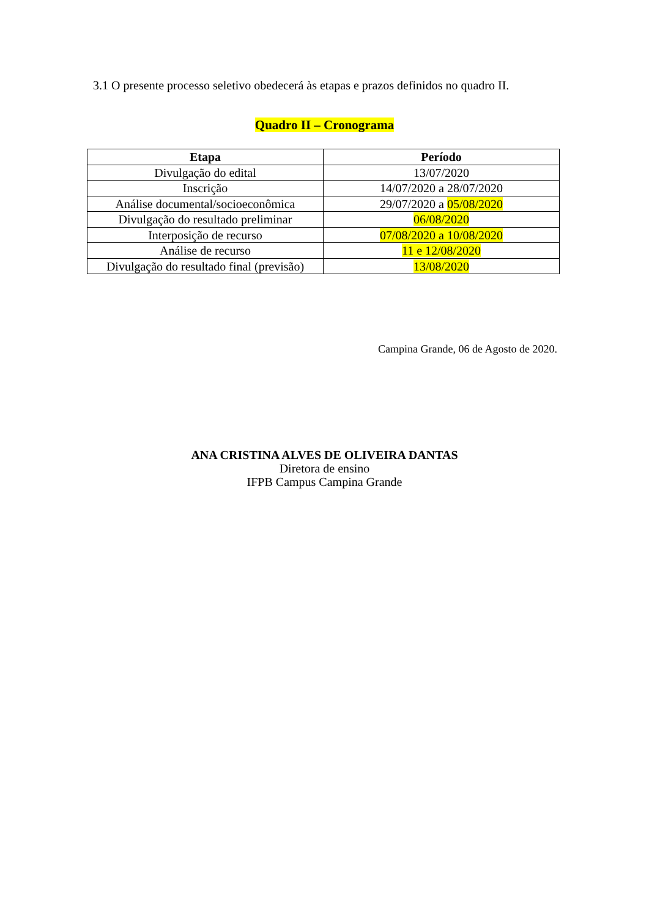3.1 O presente processo seletivo obedecerá às etapas e prazos definidos no quadro II.
Quadro II – Cronograma
| Etapa | Período |
| --- | --- |
| Divulgação do edital | 13/07/2020 |
| Inscrição | 14/07/2020 a 28/07/2020 |
| Análise documental/socioeconômica | 29/07/2020 a 05/08/2020 |
| Divulgação do resultado preliminar | 06/08/2020 |
| Interposição de recurso | 07/08/2020 a 10/08/2020 |
| Análise de recurso | 11 e 12/08/2020 |
| Divulgação do resultado final (previsão) | 13/08/2020 |
Campina Grande, 06 de Agosto de 2020.
ANA CRISTINA ALVES DE OLIVEIRA DANTAS
Diretora de ensino
IFPB Campus Campina Grande